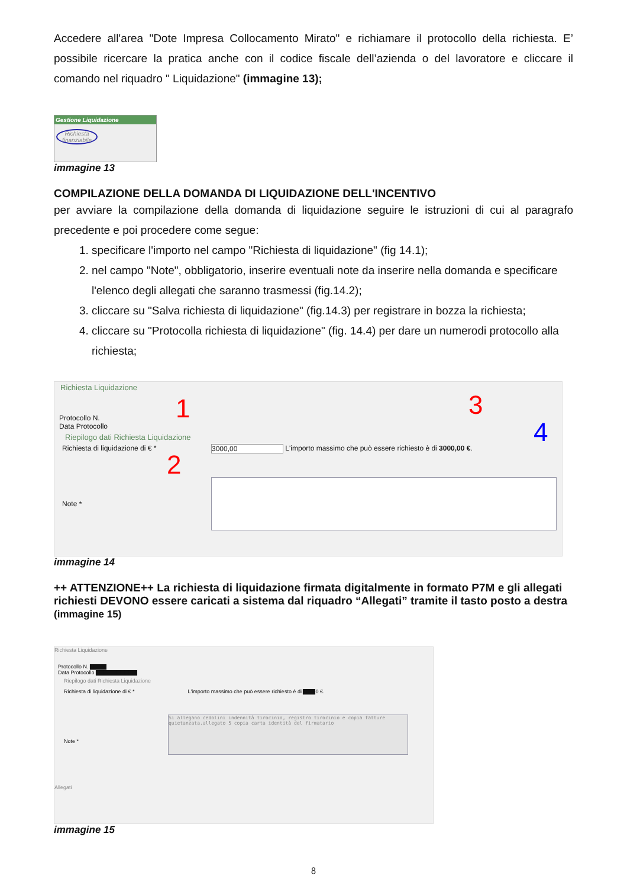Accedere all'area "Dote Impresa Collocamento Mirato" e richiamare il protocollo della richiesta. E’ possibile ricercare la pratica anche con il codice fiscale dell’azienda o del lavoratore e cliccare il comando nel riquadro " Liquidazione" (immagine 13);
Gestione Liquidazione
Richiesta finanziabile
immagine 13
COMPILAZIONE DELLA DOMANDA DI LIQUIDAZIONE DELL'INCENTIVO
per avviare la compilazione della domanda di liquidazione seguire le istruzioni di cui al paragrafo precedente e poi procedere come segue:
1. specificare l'importo nel campo "Richiesta di liquidazione" (fig 14.1);
2. nel campo "Note", obbligatorio, inserire eventuali note da inserire nella domanda e specificare l'elenco degli allegati che saranno trasmessi (fig.14.2);
3. cliccare su "Salva richiesta di liquidazione" (fig.14.3) per registrare in bozza la richiesta;
4. cliccare su "Protocolla richiesta di liquidazione" (fig. 14.4) per dare un numerodi protocollo alla richiesta;
Richiesta Liquidazione
1 3
4
2
Protocollo N.
Data Protocollo
Riepilogo dati Richiesta Liquidazione
Richiesta di liquidazione di € * 3000,00 L'importo massimo che può essere richiesto è di 3000,00 €.
Note *
immagine 14
++ ATTENZIONE++ La richiesta di liquidazione firmata digitalmente in formato P7M e gli allegati richiesti DEVONO essere caricati a sistema dal riquadro “Allegati” tramite il tasto posto a destra (immagine 15)
Richiesta Liquidazione
Protocollo N. ▇▇▇▇
Data Protocollo ▇▇▇▇▇▇▇▇▇▇
Riepilogo dati Richiesta Liquidazione
Richiesta di liquidazione di € * L'importo massimo che può essere richiesto è di ▇▇▇0 €.
Note *
Si allegano cedolini indennità tirocinio, registro tirocinio e copia fatture quietanzata.allegato 5 copia carta identità del firmatario
Allegati
immagine 15
8